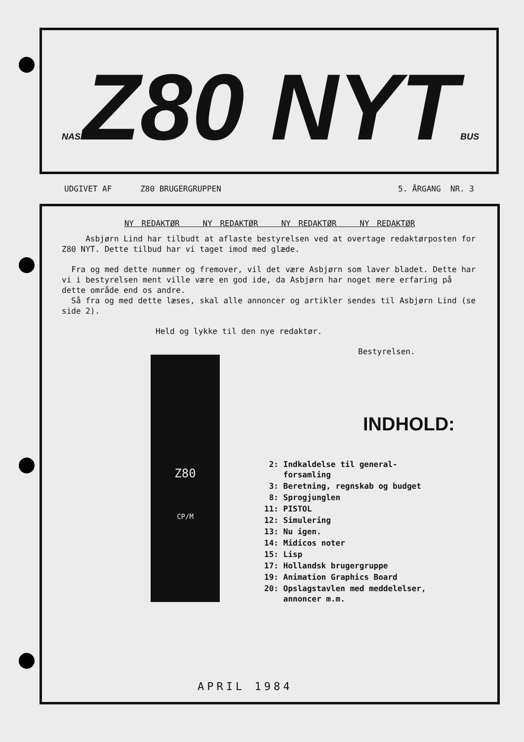NAS Z80 NYT BUS
UDGIVET AF Z80 BRUGERGRUPPEN 5. ÅRGANG NR. 3
NY REDAKTØR NY REDAKTØR NY REDAKTØR NY REDAKTØR
Asbjørn Lind har tilbudt at aflaste bestyrelsen ved at overtage redaktørposten for Z80 NYT. Dette tilbud har vi taget imod med glæde.
Fra og med dette nummer og fremover, vil det være Asbjørn som laver bladet. Dette har vi i bestyrelsen ment ville være en god ide, da Asbjørn har noget mere erfaring på dette område end os andre.
Så fra og med dette læses, skal alle annoncer og artikler sendes til Asbjørn Lind (se side 2).
Held og lykke til den nye redaktør.
Bestyrelsen.
Z80
CP/M
INDHOLD:
2: Indkaldelse til general-
forsamling
3: Beretning, regnskab og budget
8: Sprogjunglen
11: PISTOL
12: Simulering
13: Nu igen.
14: Midicos noter
15: Lisp
17: Hollandsk brugergruppe
19: Animation Graphics Board
20: Opslagstavlen med meddelelser,
annoncer m.m.
APRIL 1984